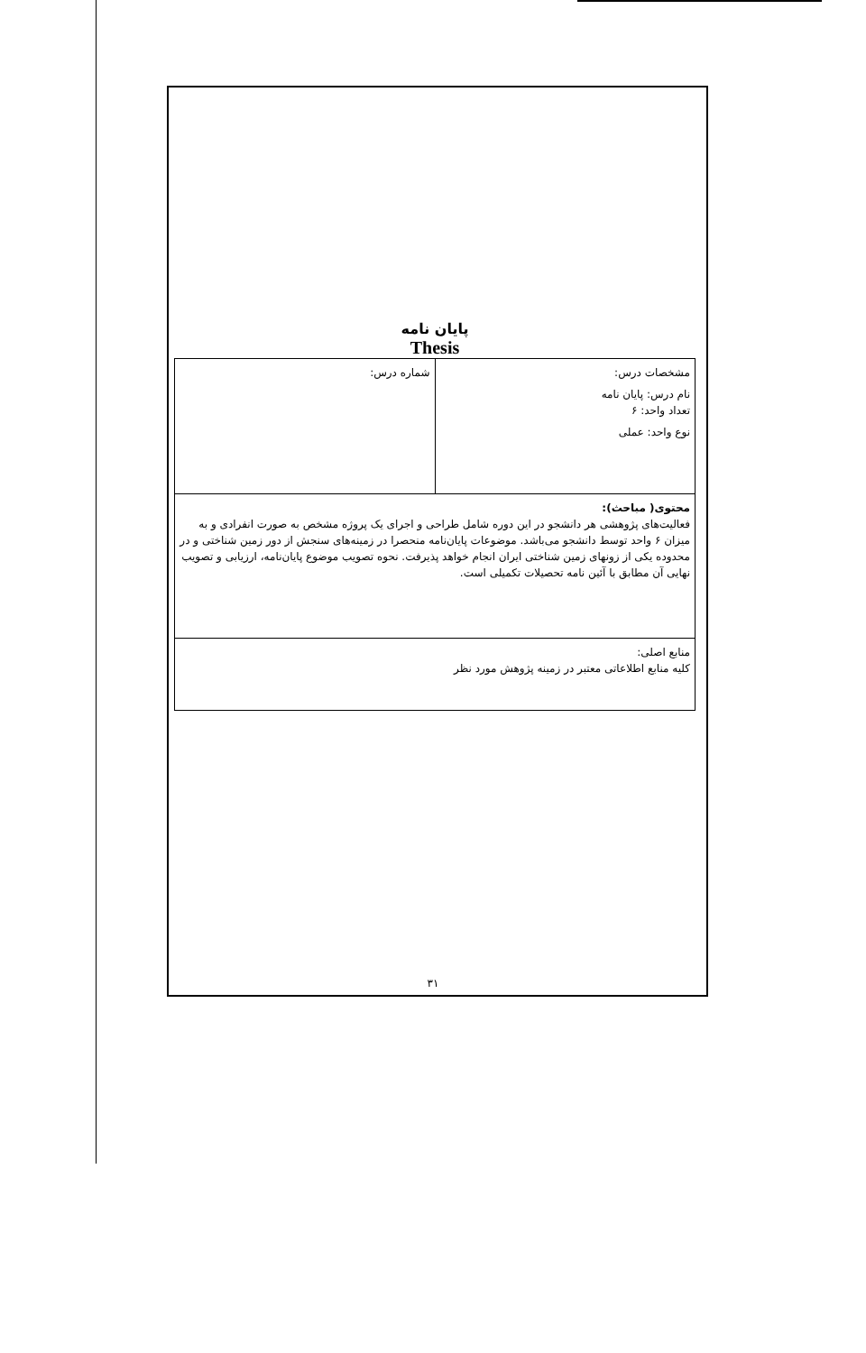پایان نامه
Thesis
| مشخصات درس: نام درس: پایان نامه تعداد واحد: ۶ نوع واحد: عملی | شماره درس: |
| محتوی( مباحث): فعالیت‌های پژوهشی هر دانشجو در این دوره شامل طراحی و اجرای یک پروژه مشخص به صورت انفرادی و به میزان ۶ واحد توسط دانشجو می‌باشد. موضوعات پایان‌نامه منحصرا در زمینه‌های سنجش از دور زمین شناختی و در محدوده یکی از زونهای زمین شناختی ایران انجام خواهد پذیرفت. نحوه تصویب موضوع پایان‌نامه، ارزیابی و تصویب نهایی آن مطابق با آئین نامه تحصیلات تکمیلی است. | |
| منابع اصلی: کلیه منابع اطلاعاتی معتبر در زمینه پژوهش مورد نظر | |
۳۱